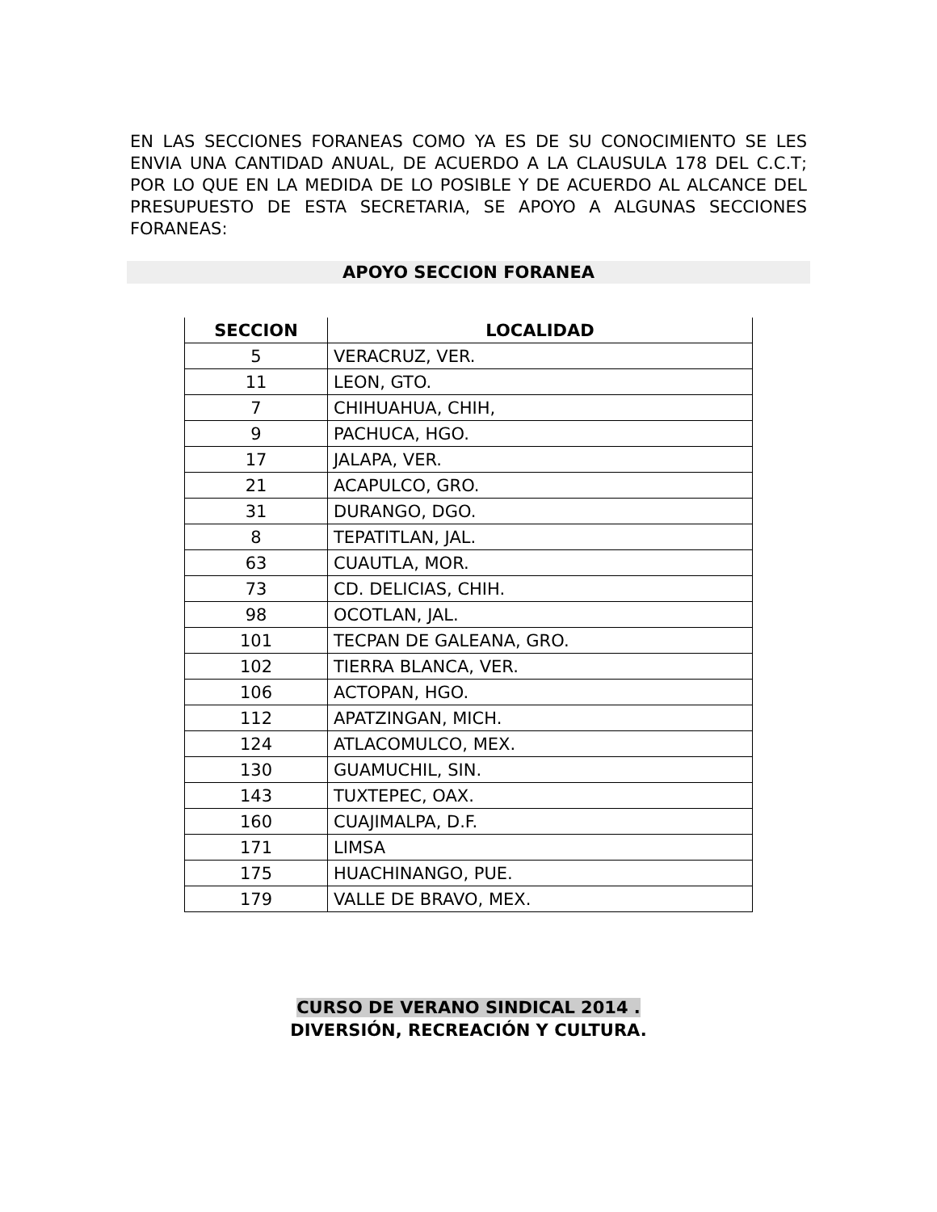EN LAS SECCIONES FORANEAS COMO YA ES DE SU CONOCIMIENTO SE LES ENVIA UNA CANTIDAD ANUAL, DE ACUERDO A LA CLAUSULA 178 DEL C.C.T; POR LO QUE EN LA MEDIDA DE LO POSIBLE Y DE ACUERDO AL ALCANCE DEL PRESUPUESTO DE ESTA SECRETARIA, SE APOYO A ALGUNAS SECCIONES FORANEAS:
APOYO SECCION FORANEA
| SECCION | LOCALIDAD |
| --- | --- |
| 5 | VERACRUZ, VER. |
| 11 | LEON, GTO. |
| 7 | CHIHUAHUA, CHIH, |
| 9 | PACHUCA, HGO. |
| 17 | JALAPA, VER. |
| 21 | ACAPULCO, GRO. |
| 31 | DURANGO, DGO. |
| 8 | TEPATITLAN, JAL. |
| 63 | CUAUTLA, MOR. |
| 73 | CD. DELICIAS, CHIH. |
| 98 | OCOTLAN, JAL. |
| 101 | TECPAN DE GALEANA, GRO. |
| 102 | TIERRA BLANCA, VER. |
| 106 | ACTOPAN, HGO. |
| 112 | APATZINGAN, MICH. |
| 124 | ATLACOMULCO, MEX. |
| 130 | GUAMUCHIL, SIN. |
| 143 | TUXTEPEC, OAX. |
| 160 | CUAJIMALPA, D.F. |
| 171 | LIMSA |
| 175 | HUACHINANGO, PUE. |
| 179 | VALLE DE BRAVO, MEX. |
CURSO DE VERANO SINDICAL 2014 .
DIVERSIÓN, RECREACIÓN Y CULTURA.